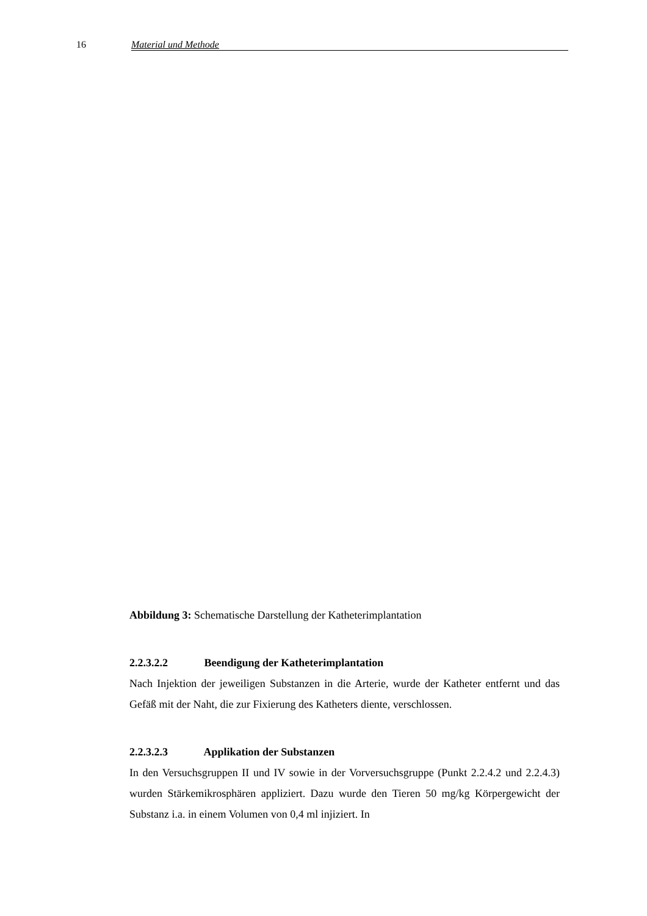16 Material und Methode
Abbildung 3: Schematische Darstellung der Katheterimplantation
2.2.3.2.2 Beendigung der Katheterimplantation
Nach Injektion der jeweiligen Substanzen in die Arterie, wurde der Katheter entfernt und das Gefäß mit der Naht, die zur Fixierung des Katheters diente, verschlossen.
2.2.3.2.3 Applikation der Substanzen
In den Versuchsgruppen II und IV sowie in der Vorversuchsgruppe (Punkt 2.2.4.2 und 2.2.4.3) wurden Stärkemikrosphären appliziert. Dazu wurde den Tieren 50 mg/kg Körpergewicht der Substanz i.a. in einem Volumen von 0,4 ml injiziert. In